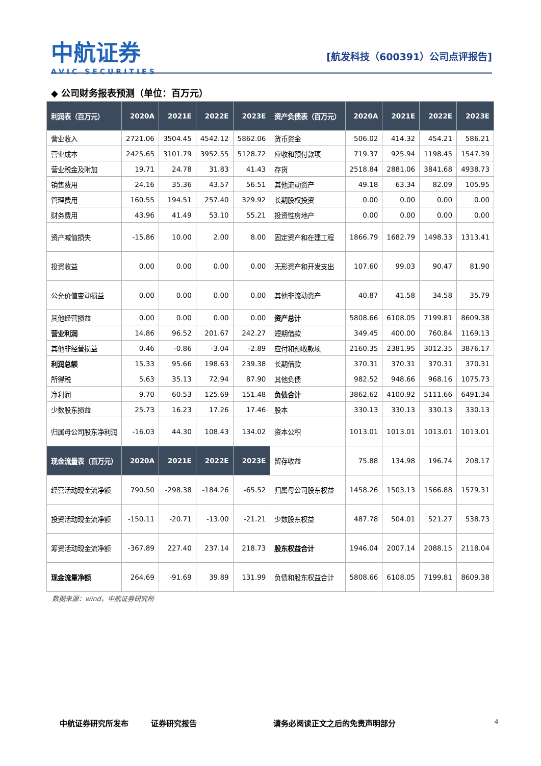中航证券
AVIC SECURITIES
[航发科技（600391）公司点评报告]
◆ 公司财务报表预测（单位：百万元）
| 利润表（百万元） | 2020A | 2021E | 2022E | 2023E | 资产负债表（百万元） | 2020A | 2021E | 2022E | 2023E |
| --- | --- | --- | --- | --- | --- | --- | --- | --- | --- |
| 营业收入 | 2721.06 | 3504.45 | 4542.12 | 5862.06 | 货币资金 | 506.02 | 414.32 | 454.21 | 586.21 |
| 营业成本 | 2425.65 | 3101.79 | 3952.55 | 5128.72 | 应收和预付款项 | 719.37 | 925.94 | 1198.45 | 1547.39 |
| 营业税金及附加 | 19.71 | 24.78 | 31.83 | 41.43 | 存货 | 2518.84 | 2881.06 | 3841.68 | 4938.73 |
| 销售费用 | 24.16 | 35.36 | 43.57 | 56.51 | 其他流动资产 | 49.18 | 63.34 | 82.09 | 105.95 |
| 管理费用 | 160.55 | 194.51 | 257.40 | 329.92 | 长期股权投资 | 0.00 | 0.00 | 0.00 | 0.00 |
| 财务费用 | 43.96 | 41.49 | 53.10 | 55.21 | 投资性房地产 | 0.00 | 0.00 | 0.00 | 0.00 |
| 资产减值损失 | -15.86 | 10.00 | 2.00 | 8.00 | 固定资产和在建工程 | 1866.79 | 1682.79 | 1498.33 | 1313.41 |
| 投资收益 | 0.00 | 0.00 | 0.00 | 0.00 | 无形资产和开发支出 | 107.60 | 99.03 | 90.47 | 81.90 |
| 公允价值变动损益 | 0.00 | 0.00 | 0.00 | 0.00 | 其他非流动资产 | 40.87 | 41.58 | 34.58 | 35.79 |
| 其他经营损益 | 0.00 | 0.00 | 0.00 | 0.00 | 资产总计 | 5808.66 | 6108.05 | 7199.81 | 8609.38 |
| 营业利润 | 14.86 | 96.52 | 201.67 | 242.27 | 短期借款 | 349.45 | 400.00 | 760.84 | 1169.13 |
| 其他非经营损益 | 0.46 | -0.86 | -3.04 | -2.89 | 应付和预收款项 | 2160.35 | 2381.95 | 3012.35 | 3876.17 |
| 利润总额 | 15.33 | 95.66 | 198.63 | 239.38 | 长期借款 | 370.31 | 370.31 | 370.31 | 370.31 |
| 所得税 | 5.63 | 35.13 | 72.94 | 87.90 | 其他负债 | 982.52 | 948.66 | 968.16 | 1075.73 |
| 净利润 | 9.70 | 60.53 | 125.69 | 151.48 | 负债合计 | 3862.62 | 4100.92 | 5111.66 | 6491.34 |
| 少数股东损益 | 25.73 | 16.23 | 17.26 | 17.46 | 股本 | 330.13 | 330.13 | 330.13 | 330.13 |
| 归属母公司股东净利润 | -16.03 | 44.30 | 108.43 | 134.02 | 资本公积 | 1013.01 | 1013.01 | 1013.01 | 1013.01 |
| 现金流量表（百万元） | 2020A | 2021E | 2022E | 2023E | 留存收益 | 75.88 | 134.98 | 196.74 | 208.17 |
| 经营活动现金流净额 | 790.50 | -298.38 | -184.26 | -65.52 | 归属母公司股东权益 | 1458.26 | 1503.13 | 1566.88 | 1579.31 |
| 投资活动现金流净额 | -150.11 | -20.71 | -13.00 | -21.21 | 少数股东权益 | 487.78 | 504.01 | 521.27 | 538.73 |
| 筹资活动现金流净额 | -367.89 | 227.40 | 237.14 | 218.73 | 股东权益合计 | 1946.04 | 2007.14 | 2088.15 | 2118.04 |
| 现金流量净额 | 264.69 | -91.69 | 39.89 | 131.99 | 负债和股东权益合计 | 5808.66 | 6108.05 | 7199.81 | 8609.38 |
数据来源：wind，中航证券研究所
中航证券研究所发布 证券研究报告 请务必阅读正文之后的免责声明部分 4